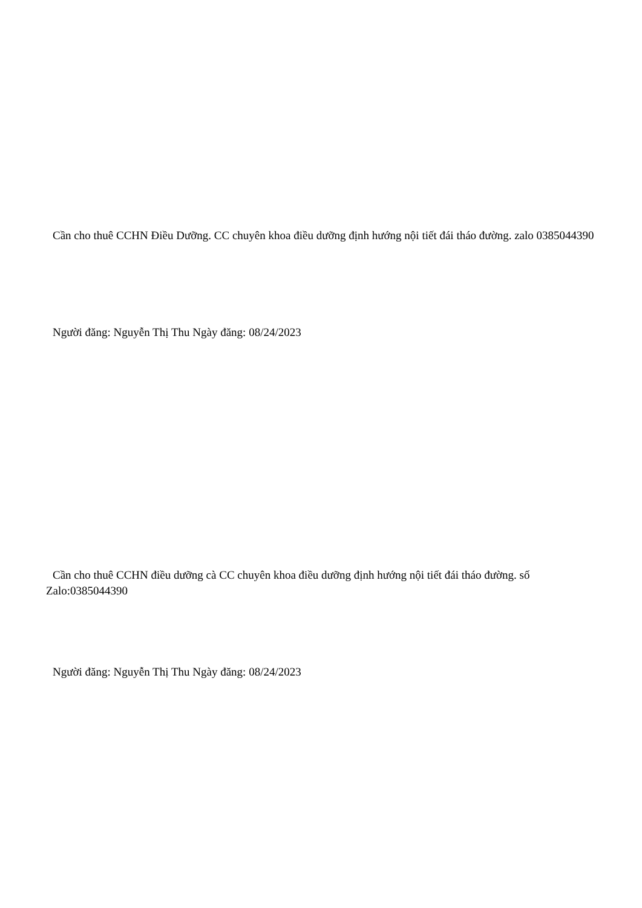Cần cho thuê CCHN Điều Dưỡng. CC chuyên khoa điều dưỡng định hướng nội tiết đái tháo đường. zalo 0385044390
Người đăng: Nguyễn Thị Thu Ngày đăng: 08/24/2023
Cần cho thuê CCHN điều dưỡng cà CC chuyên khoa điều dưỡng định hướng nội tiết đái tháo đường. số Zalo:0385044390
Người đăng: Nguyễn Thị Thu Ngày đăng: 08/24/2023